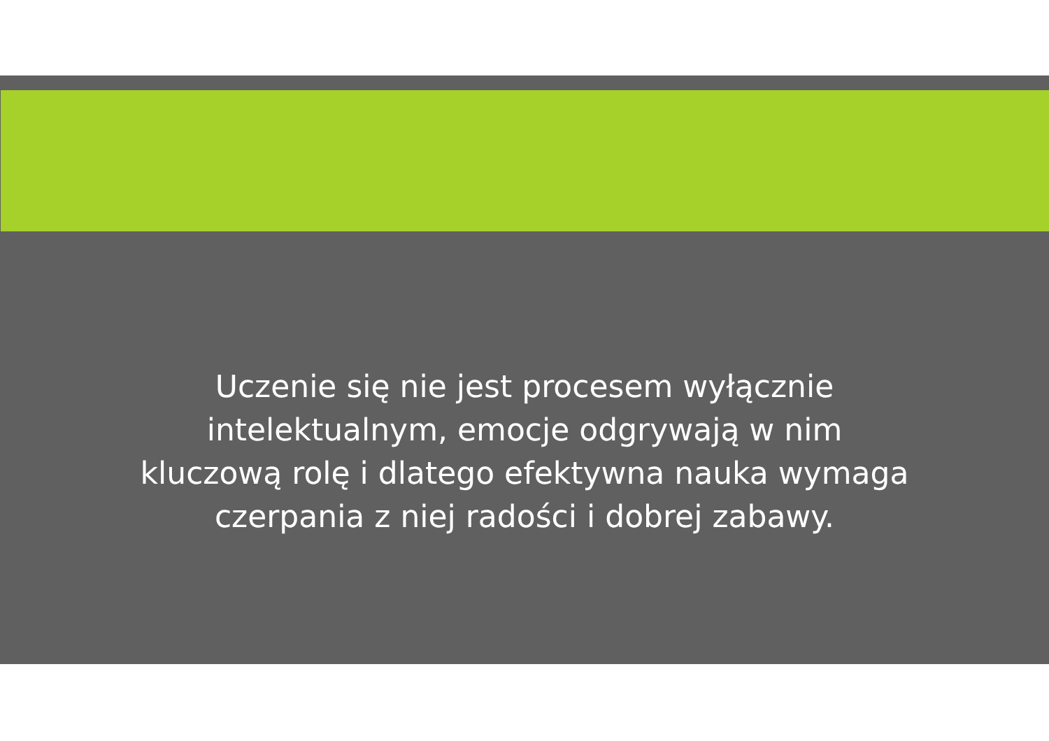Uczenie się nie jest procesem wyłącznie
intelektualnym, emocje odgrywają w nim
kluczową rolę i dlatego efektywna nauka wymaga
czerpania z niej radości i dobrej zabawy.